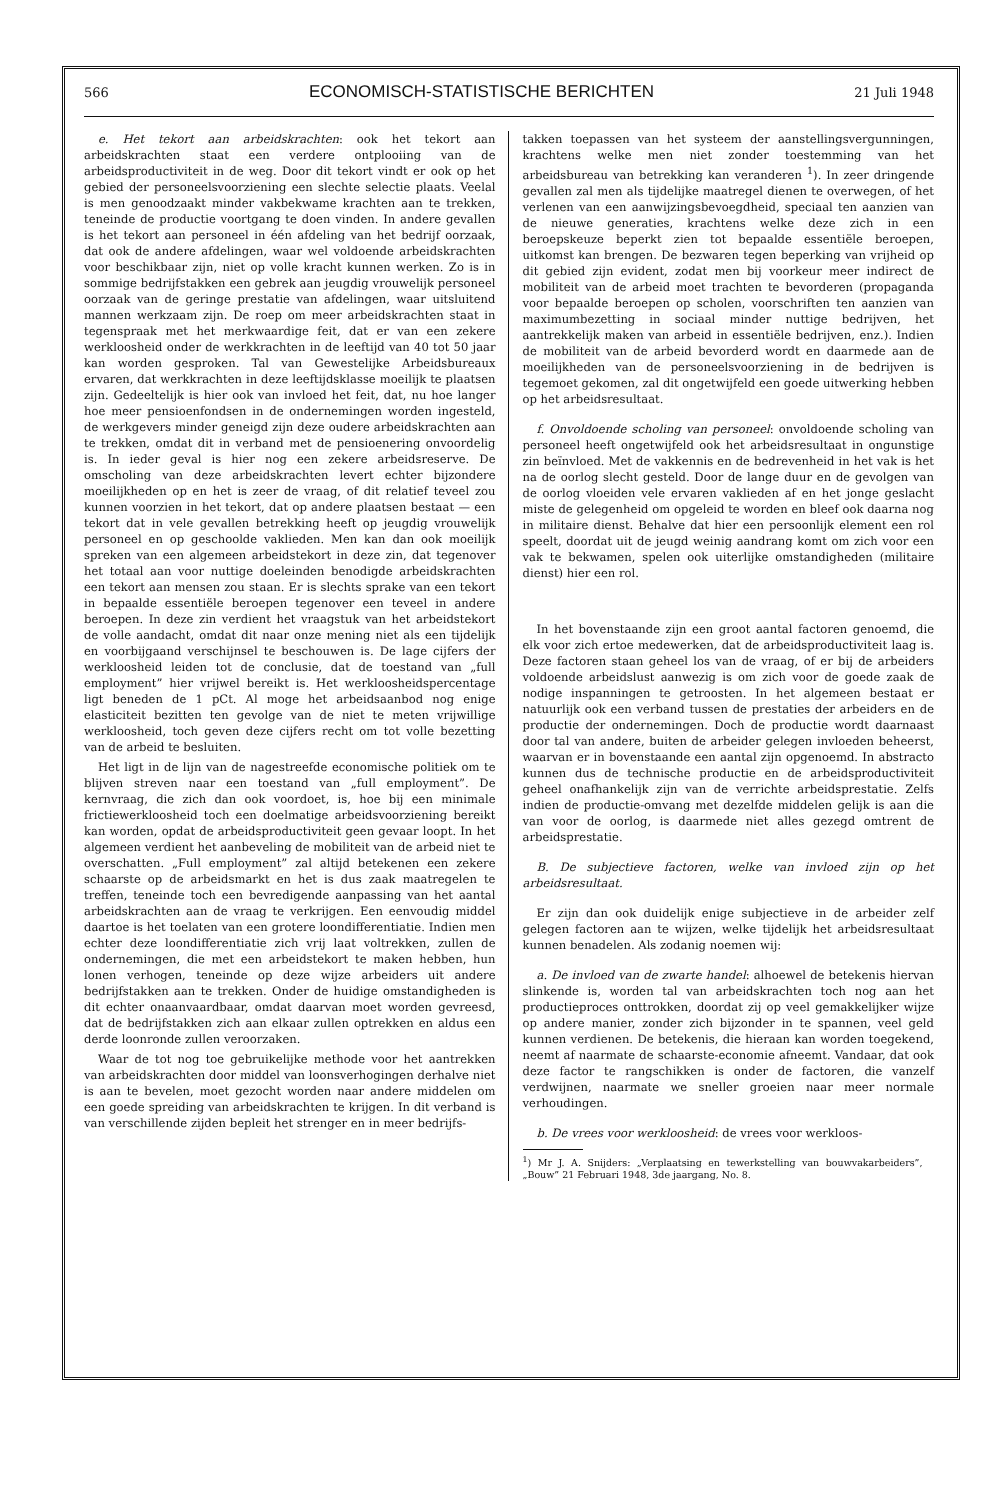566 ECONOMISCH-STATISTISCHE BERICHTEN 21 Juli 1948
e. Het tekort aan arbeidskrachten: ook het tekort aan arbeidskrachten staat een verdere ontplooiing van de arbeidsproductiviteit in de weg. Door dit tekort vindt er ook op het gebied der personeelsvoorziening een slechte selectie plaats. Veelal is men genoodzaakt minder vakbekwame krachten aan te trekken, teneinde de productie voortgang te doen vinden. In andere gevallen is het tekort aan personeel in één afdeling van het bedrijf oorzaak, dat ook de andere afdelingen, waar wel voldoende arbeidskrachten voor beschikbaar zijn, niet op volle kracht kunnen werken. Zo is in sommige bedrijfstakken een gebrek aan jeugdig vrouwelijk personeel oorzaak van de geringe prestatie van afdelingen, waar uitsluitend mannen werkzaam zijn. De roep om meer arbeidskrachten staat in tegenspraak met het merkwaardige feit, dat er van een zekere werkloosheid onder de werkkrachten in de leeftijd van 40 tot 50 jaar kan worden gesproken. Tal van Gewestelijke Arbeidsbureaux ervaren, dat werkkrachten in deze leeftijdsklasse moeilijk te plaatsen zijn. Gedeeltelijk is hier ook van invloed het feit, dat, nu hoe langer hoe meer pensioenfondsen in de ondernemingen worden ingesteld, de werkgevers minder geneigd zijn deze oudere arbeidskrachten aan te trekken, omdat dit in verband met de pensioenering onvoordelig is. In ieder geval is hier nog een zekere arbeidsreserve. De omscholing van deze arbeidskrachten levert echter bijzondere moeilijkheden op en het is zeer de vraag, of dit relatief teveel zou kunnen voorzien in het tekort, dat op andere plaatsen bestaat — een tekort dat in vele gevallen betrekking heeft op jeugdig vrouwelijk personeel en op geschoolde vaklieden. Men kan dan ook moeilijk spreken van een algemeen arbeidstekort in deze zin, dat tegenover het totaal aan voor nuttige doeleinden benodigde arbeidskrachten een tekort aan mensen zou staan. Er is slechts sprake van een tekort in bepaalde essentiële beroepen tegenover een teveel in andere beroepen. In deze zin verdient het vraagstuk van het arbeidstekort de volle aandacht, omdat dit naar onze mening niet als een tijdelijk en voorbijgaand verschijnsel te beschouwen is. De lage cijfers der werkloosheid leiden tot de conclusie, dat de toestand van „full employment” hier vrijwel bereikt is. Het werkloosheidspercentage ligt beneden de 1 pCt. Al moge het arbeidsaanbod nog enige elasticiteit bezitten ten gevolge van de niet te meten vrijwillige werkloosheid, toch geven deze cijfers recht om tot volle bezetting van de arbeid te besluiten.
Het ligt in de lijn van de nagestreefde economische politiek om te blijven streven naar een toestand van „full employment”. De kernvraag, die zich dan ook voordoet, is, hoe bij een minimale frictiewerkloosheid toch een doelmatige arbeidsvoorziening bereikt kan worden, opdat de arbeidsproductiviteit geen gevaar loopt. In het algemeen verdient het aanbeveling de mobiliteit van de arbeid niet te overschatten. „Full employment” zal altijd betekenen een zekere schaarste op de arbeidsmarkt en het is dus zaak maatregelen te treffen, teneinde toch een bevredigende aanpassing van het aantal arbeidskrachten aan de vraag te verkrijgen. Een eenvoudig middel daartoe is het toelaten van een grotere loondifferentiatie. Indien men echter deze loondifferentiatie zich vrij laat voltrekken, zullen de ondernemingen, die met een arbeidstekort te maken hebben, hun lonen verhogen, teneinde op deze wijze arbeiders uit andere bedrijfstakken aan te trekken. Onder de huidige omstandigheden is dit echter onaanvaardbaar, omdat daarvan moet worden gevreesd, dat de bedrijfstakken zich aan elkaar zullen optrekken en aldus een derde loonronde zullen veroorzaken.
Waar de tot nog toe gebruikelijke methode voor het aantrekken van arbeidskrachten door middel van loonsverhogingen derhalve niet is aan te bevelen, moet gezocht worden naar andere middelen om een goede spreiding van arbeidskrachten te krijgen. In dit verband is van verschillende zijden bepleit het strenger en in meer bedrijfs-
takken toepassen van het systeem der aanstellingsvergunningen, krachtens welke men niet zonder toestemming van het arbeidsbureau van betrekking kan veranderen <sup>1</sup>). In zeer dringende gevallen zal men als tijdelijke maatregel dienen te overwegen, of het verlenen van een aanwijzingsbevoegdheid, speciaal ten aanzien van de nieuwe generaties, krachtens welke deze zich in een beroepskeuze beperkt zien tot bepaalde essentiële beroepen, uitkomst kan brengen. De bezwaren tegen beperking van vrijheid op dit gebied zijn evident, zodat men bij voorkeur meer indirect de mobiliteit van de arbeid moet trachten te bevorderen (propaganda voor bepaalde beroepen op scholen, voorschriften ten aanzien van maximumbezetting in sociaal minder nuttige bedrijven, het aantrekkelijk maken van arbeid in essentiële bedrijven, enz.). Indien de mobiliteit van de arbeid bevorderd wordt en daarmede aan de moeilijkheden van de personeelsvoorziening in de bedrijven is tegemoet gekomen, zal dit ongetwijfeld een goede uitwerking hebben op het arbeidsresultaat.
f. Onvoldoende scholing van personeel: onvoldoende scholing van personeel heeft ongetwijfeld ook het arbeidsresultaat in ongunstige zin beïnvloed. Met de vakkennis en de bedrevenheid in het vak is het na de oorlog slecht gesteld. Door de lange duur en de gevolgen van de oorlog vloeiden vele ervaren vaklieden af en het jonge geslacht miste de gelegenheid om opgeleid te worden en bleef ook daarna nog in militaire dienst. Behalve dat hier een persoonlijk element een rol speelt, doordat uit de jeugd weinig aandrang komt om zich voor een vak te bekwamen, spelen ook uiterlijke omstandigheden (militaire dienst) hier een rol.
In het bovenstaande zijn een groot aantal factoren genoemd, die elk voor zich ertoe medewerken, dat de arbeidsproductiviteit laag is. Deze factoren staan geheel los van de vraag, of er bij de arbeiders voldoende arbeidslust aanwezig is om zich voor de goede zaak de nodige inspanningen te getroosten. In het algemeen bestaat er natuurlijk ook een verband tussen de prestaties der arbeiders en de productie der ondernemingen. Doch de productie wordt daarnaast door tal van andere, buiten de arbeider gelegen invloeden beheerst, waarvan er in bovenstaande een aantal zijn opgenoemd. In abstracto kunnen dus de technische productie en de arbeidsproductiviteit geheel onafhankelijk zijn van de verrichte arbeidsprestatie. Zelfs indien de productie-omvang met dezelfde middelen gelijk is aan die van voor de oorlog, is daarmede niet alles gezegd omtrent de arbeidsprestatie.
B. De subjectieve factoren, welke van invloed zijn op het arbeidsresultaat.
Er zijn dan ook duidelijk enige subjectieve in de arbeider zelf gelegen factoren aan te wijzen, welke tijdelijk het arbeidsresultaat kunnen benadelen. Als zodanig noemen wij:
a. De invloed van de zwarte handel: alhoewel de betekenis hiervan slinkende is, worden tal van arbeidskrachten toch nog aan het productieproces onttrokken, doordat zij op veel gemakkelijker wijze op andere manier, zonder zich bijzonder in te spannen, veel geld kunnen verdienen. De betekenis, die hieraan kan worden toegekend, neemt af naarmate de schaarste-economie afneemt. Vandaar, dat ook deze factor te rangschikken is onder de factoren, die vanzelf verdwijnen, naarmate we sneller groeien naar meer normale verhoudingen.
b. De vrees voor werkloosheid: de vrees voor werkloos-
<sup>1</sup>) Mr J. A. Snijders: „Verplaatsing en tewerkstelling van bouwvakarbeiders”, „Bouw” 21 Februari 1948, 3de jaargang, No. 8.